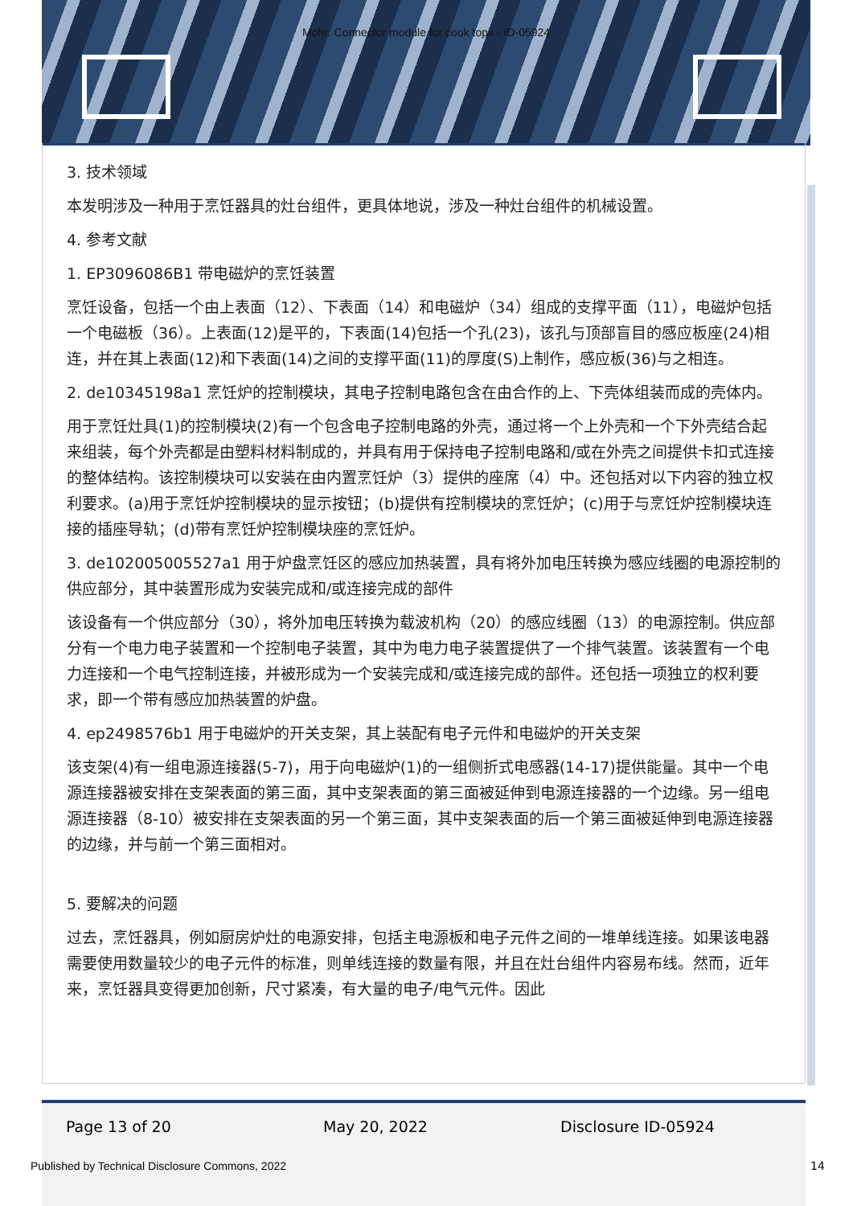Mohr: Connector module for cook tops - ID-05924
3. 技术领域
本发明涉及一种用于烹饪器具的灶台组件，更具体地说，涉及一种灶台组件的机械设置。
4. 参考文献
1. EP3096086B1 带电磁炉的烹饪装置
烹饪设备，包括一个由上表面（12）、下表面（14）和电磁炉（34）组成的支撑平面（11），电磁炉包括一个电磁板（36）。上表面(12)是平的，下表面(14)包括一个孔(23)，该孔与顶部盲目的感应板座(24)相连，并在其上表面(12)和下表面(14)之间的支撑平面(11)的厚度(S)上制作，感应板(36)与之相连。
2. de10345198a1 烹饪炉的控制模块，其电子控制电路包含在由合作的上、下壳体组装而成的壳体内。
用于烹饪灶具(1)的控制模块(2)有一个包含电子控制电路的外壳，通过将一个上外壳和一个下外壳结合起来组装，每个外壳都是由塑料材料制成的，并具有用于保持电子控制电路和/或在外壳之间提供卡扣式连接的整体结构。该控制模块可以安装在由内置烹饪炉（3）提供的座席（4）中。还包括对以下内容的独立权利要求。(a)用于烹饪炉控制模块的显示按钮；(b)提供有控制模块的烹饪炉；(c)用于与烹饪炉控制模块连接的插座导轨；(d)带有烹饪炉控制模块座的烹饪炉。
3. de102005005527a1 用于炉盘烹饪区的感应加热装置，具有将外加电压转换为感应线圈的电源控制的供应部分，其中装置形成为安装完成和/或连接完成的部件
该设备有一个供应部分（30），将外加电压转换为载波机构（20）的感应线圈（13）的电源控制。供应部分有一个电力电子装置和一个控制电子装置，其中为电力电子装置提供了一个排气装置。该装置有一个电力连接和一个电气控制连接，并被形成为一个安装完成和/或连接完成的部件。还包括一项独立的权利要求，即一个带有感应加热装置的炉盘。
4. ep2498576b1 用于电磁炉的开关支架，其上装配有电子元件和电磁炉的开关支架
该支架(4)有一组电源连接器(5-7)，用于向电磁炉(1)的一组侧折式电感器(14-17)提供能量。其中一个电源连接器被安排在支架表面的第三面，其中支架表面的第三面被延伸到电源连接器的一个边缘。另一组电源连接器（8-10）被安排在支架表面的另一个第三面，其中支架表面的后一个第三面被延伸到电源连接器的边缘，并与前一个第三面相对。
5. 要解决的问题
过去，烹饪器具，例如厨房炉灶的电源安排，包括主电源板和电子元件之间的一堆单线连接。如果该电器需要使用数量较少的电子元件的标准，则单线连接的数量有限，并且在灶台组件内容易布线。然而，近年来，烹饪器具变得更加创新，尺寸紧凑，有大量的电子/电气元件。因此
Page 13 of 20 May 20, 2022 Disclosure ID-05924
Published by Technical Disclosure Commons, 2022
14